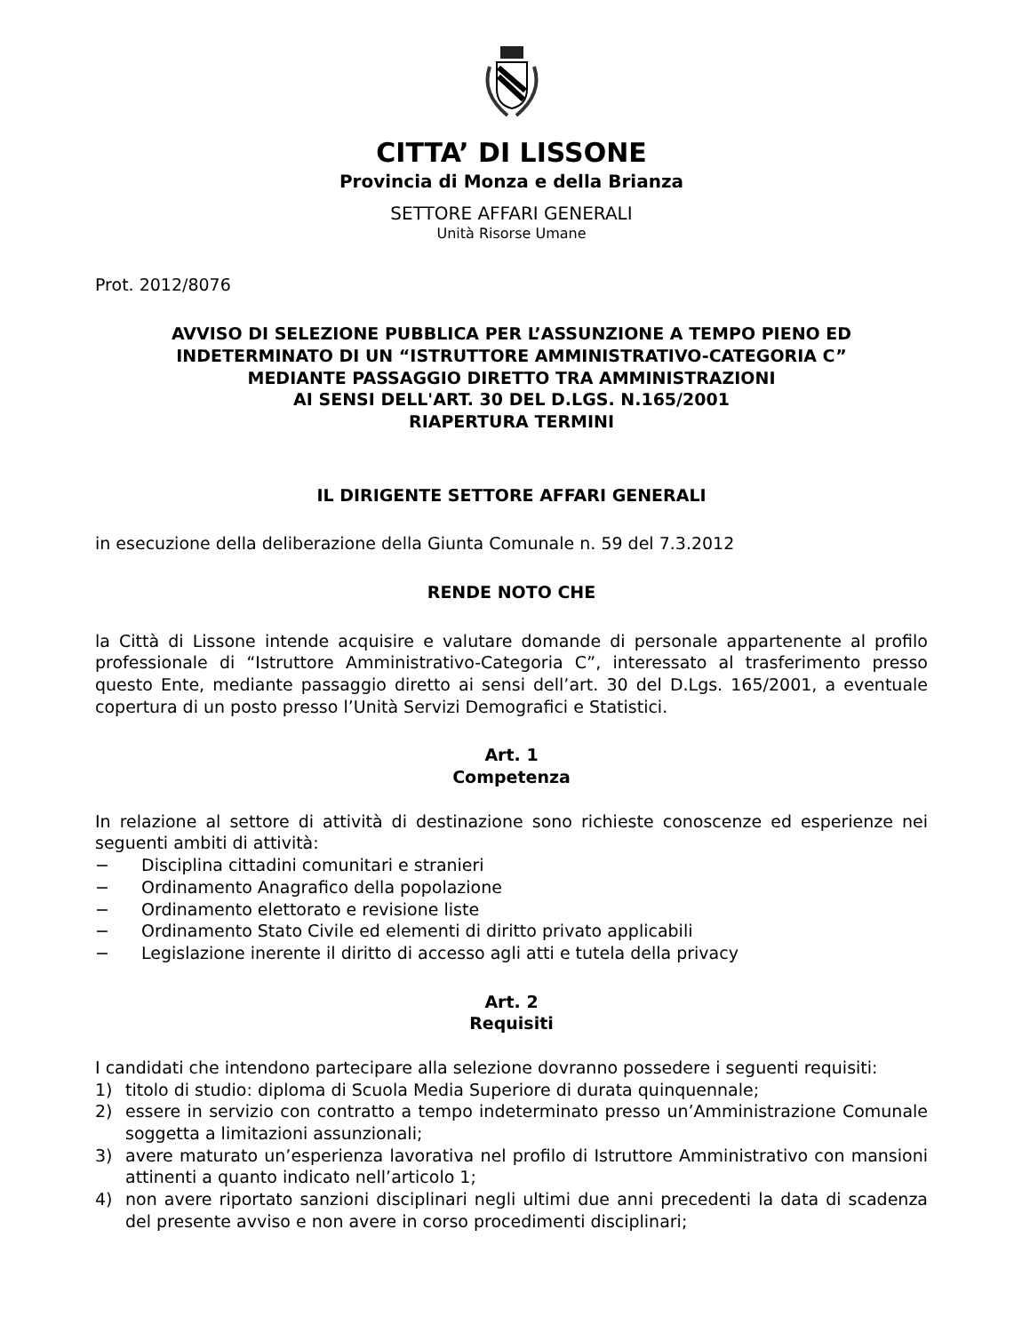CITTA’ DI LISSONE
Provincia di Monza e della Brianza
SETTORE AFFARI GENERALI
Unità Risorse Umane
Prot. 2012/8076
AVVISO DI SELEZIONE PUBBLICA PER L’ASSUNZIONE A TEMPO PIENO ED INDETERMINATO DI UN “ISTRUTTORE AMMINISTRATIVO-CATEGORIA C”
MEDIANTE PASSAGGIO DIRETTO TRA AMMINISTRAZIONI
AI SENSI DELL'ART. 30 DEL D.LGS. N.165/2001
RIAPERTURA TERMINI
IL DIRIGENTE SETTORE AFFARI GENERALI
in esecuzione della deliberazione della Giunta Comunale n. 59 del 7.3.2012
RENDE NOTO CHE
la Città di Lissone intende acquisire e valutare domande di personale appartenente al profilo professionale di “Istruttore Amministrativo-Categoria C”, interessato al trasferimento presso questo Ente, mediante passaggio diretto ai sensi dell’art. 30 del D.Lgs. 165/2001, a eventuale copertura di un posto presso l’Unità Servizi Demografici e Statistici.
Art. 1
Competenza
In relazione al settore di attività di destinazione sono richieste conoscenze ed esperienze nei seguenti ambiti di attività:
− Disciplina cittadini comunitari e stranieri
− Ordinamento Anagrafico della popolazione
− Ordinamento elettorato e revisione liste
− Ordinamento Stato Civile ed elementi di diritto privato applicabili
− Legislazione inerente il diritto di accesso agli atti e tutela della privacy
Art. 2
Requisiti
I candidati che intendono partecipare alla selezione dovranno possedere i seguenti requisiti:
1) titolo di studio: diploma di Scuola Media Superiore di durata quinquennale;
2) essere in servizio con contratto a tempo indeterminato presso un’Amministrazione Comunale soggetta a limitazioni assunzionali;
3) avere maturato un’esperienza lavorativa nel profilo di Istruttore Amministrativo con mansioni attinenti a quanto indicato nell’articolo 1;
4) non avere riportato sanzioni disciplinari negli ultimi due anni precedenti la data di scadenza del presente avviso e non avere in corso procedimenti disciplinari;